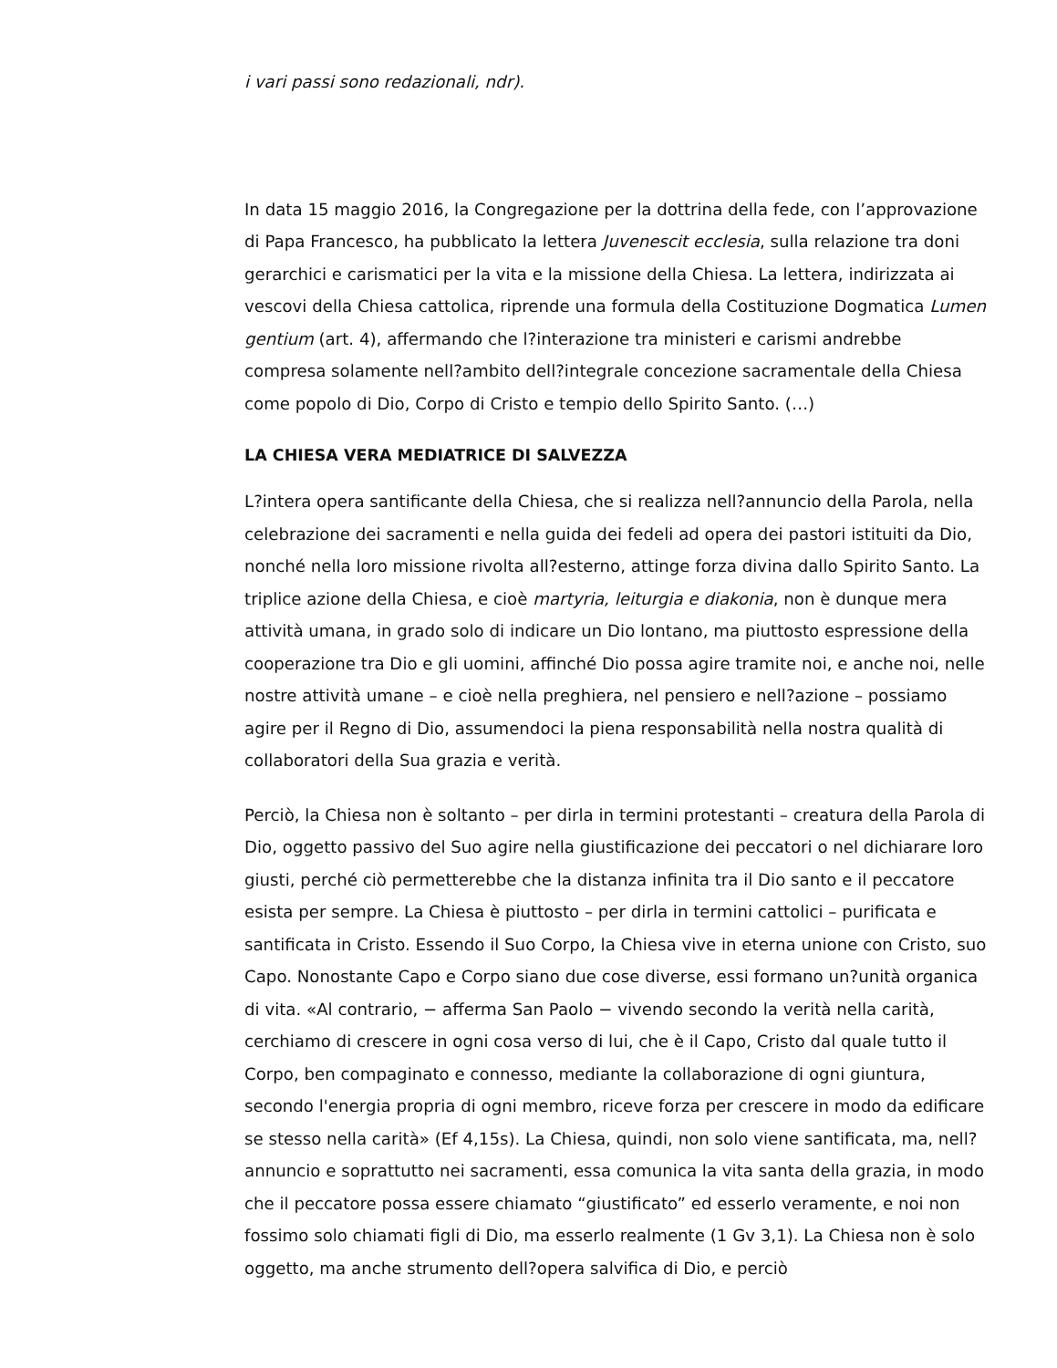i vari passi sono redazionali, ndr).
In data 15 maggio 2016, la Congregazione per la dottrina della fede, con l’approvazione di Papa Francesco, ha pubblicato la lettera Juvenescit ecclesia, sulla relazione tra doni gerarchici e carismatici per la vita e la missione della Chiesa. La lettera, indirizzata ai vescovi della Chiesa cattolica, riprende una formula della Costituzione Dogmatica Lumen gentium (art. 4), affermando che l?interazione tra ministeri e carismi andrebbe compresa solamente nell?ambito dell?integrale concezione sacramentale della Chiesa come popolo di Dio, Corpo di Cristo e tempio dello Spirito Santo. (…)
LA CHIESA VERA MEDIATRICE DI SALVEZZA
L?intera opera santificante della Chiesa, che si realizza nell?annuncio della Parola, nella celebrazione dei sacramenti e nella guida dei fedeli ad opera dei pastori istituiti da Dio, nonché nella loro missione rivolta all?esterno, attinge forza divina dallo Spirito Santo. La triplice azione della Chiesa, e cioè martyria, leiturgia e diakonia, non è dunque mera attività umana, in grado solo di indicare un Dio lontano, ma piuttosto espressione della cooperazione tra Dio e gli uomini, affinché Dio possa agire tramite noi, e anche noi, nelle nostre attività umane – e cioè nella preghiera, nel pensiero e nell?azione – possiamo agire per il Regno di Dio, assumendoci la piena responsabilità nella nostra qualità di collaboratori della Sua grazia e verità.
Perciò, la Chiesa non è soltanto – per dirla in termini protestanti – creatura della Parola di Dio, oggetto passivo del Suo agire nella giustificazione dei peccatori o nel dichiarare loro giusti, perché ciò permetterebbe che la distanza infinita tra il Dio santo e il peccatore esista per sempre. La Chiesa è piuttosto – per dirla in termini cattolici – purificata e santificata in Cristo. Essendo il Suo Corpo, la Chiesa vive in eterna unione con Cristo, suo Capo. Nonostante Capo e Corpo siano due cose diverse, essi formano un?unità organica di vita. «Al contrario, − afferma San Paolo − vivendo secondo la verità nella carità, cerchiamo di crescere in ogni cosa verso di lui, che è il Capo, Cristo dal quale tutto il Corpo, ben compaginato e connesso, mediante la collaborazione di ogni giuntura, secondo l'energia propria di ogni membro, riceve forza per crescere in modo da edificare se stesso nella carità» (Ef 4,15s). La Chiesa, quindi, non solo viene santificata, ma, nell?annuncio e soprattutto nei sacramenti, essa comunica la vita santa della grazia, in modo che il peccatore possa essere chiamato “giustificato” ed esserlo veramente, e noi non fossimo solo chiamati figli di Dio, ma esserlo realmente (1 Gv 3,1). La Chiesa non è solo oggetto, ma anche strumento dell?opera salvifica di Dio, e perciò